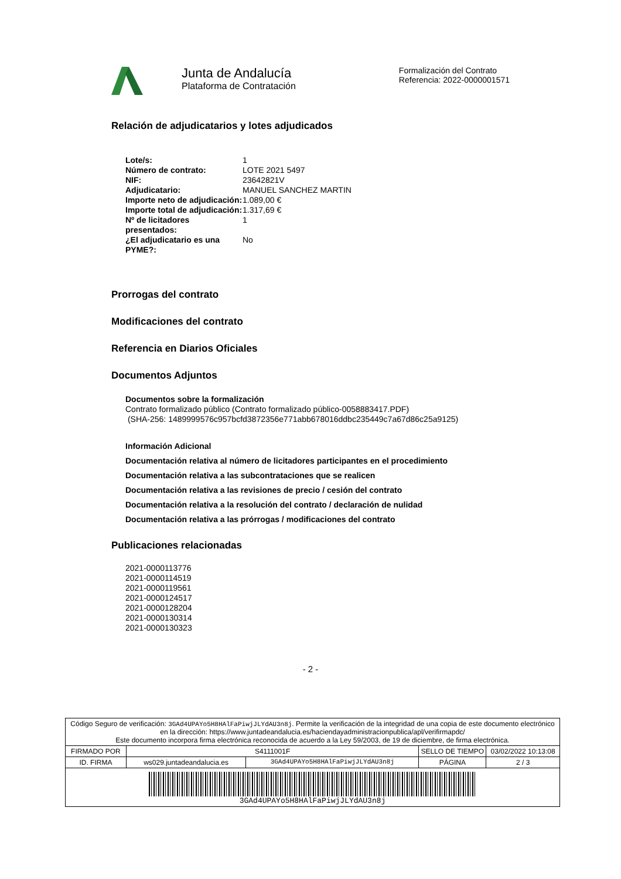Junta de Andalucía
Plataforma de Contratación
Formalización del Contrato
Referencia: 2022-0000001571
Relación de adjudicatarios y lotes adjudicados
| Lote/s: | 1 |
| Número de contrato: | LOTE 2021 5497 |
| NIF: | 23642821V |
| Adjudicatario: | MANUEL SANCHEZ MARTIN |
| Importe neto de adjudicación: | 1.089,00 € |
| Importe total de adjudicación: | 1.317,69 € |
| Nº de licitadores presentados: | 1 |
| ¿El adjudicatario es una PYME?: | No |
Prorrogas del contrato
Modificaciones del contrato
Referencia en Diarios Oficiales
Documentos Adjuntos
Documentos sobre la formalización
Contrato formalizado público (Contrato formalizado público-0058883417.PDF)
(SHA-256: 1489999576c957bcfd3872356e771abb678016ddbc235449c7a67d86c25a9125)
Información Adicional
Documentación relativa al número de licitadores participantes en el procedimiento
Documentación relativa a las subcontrataciones que se realicen
Documentación relativa a las revisiones de precio / cesión del contrato
Documentación relativa a la resolución del contrato / declaración de nulidad
Documentación relativa a las prórrogas / modificaciones del contrato
Publicaciones relacionadas
2021-0000113776
2021-0000114519
2021-0000119561
2021-0000124517
2021-0000128204
2021-0000130314
2021-0000130323
- 2 -
| Código Seguro de verificación: 3GAd4UPAYo5H8HAlFaPiwjJLYdAU3n8j . Permite la verificación de la integridad de una copia de este documento electrónico en la dirección: https://www.juntadeandalucia.es/haciendayadministracionpublica/apl/verifirmapdc/ Este documento incorpora firma electrónica reconocida de acuerdo a la Ley 59/2003, de 19 de diciembre, de firma electrónica. | | | | |
| FIRMADO POR | S4111001F | | SELLO DE TIEMPO | 03/02/2022 10:13:08 |
| ID. FIRMA | ws029.juntadeandalucia.es | 3GAd4UPAYo5H8HAlFaPiwjJLYdAU3n8j | PÁGINA | 2 / 3 |
| 3GAd4UPAYo5H8HAlFaPiwjJLYdAU3n8j | | | | |